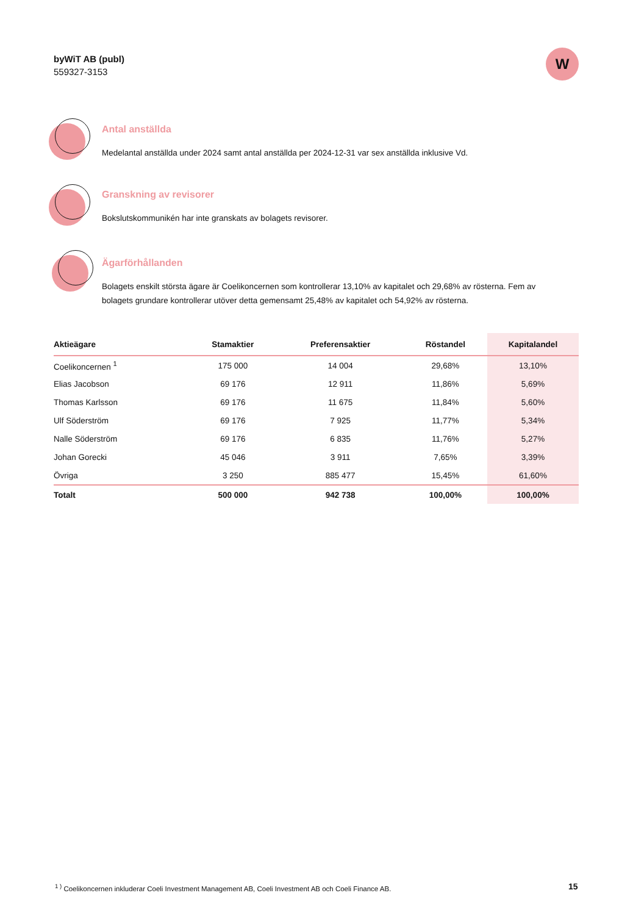byWiT AB (publ)
559327-3153
W
Antal anställda
Medelantal anställda under 2024 samt antal anställda per 2024-12-31 var sex anställda inklusive Vd.
Granskning av revisorer
Bokslutskommunikén har inte granskats av bolagets revisorer.
Ägarförhållanden
Bolagets enskilt största ägare är Coelikoncernen som kontrollerar 13,10% av kapitalet och 29,68% av rösterna. Fem av bolagets grundare kontrollerar utöver detta gemensamt 25,48% av kapitalet och 54,92% av rösterna.
| Aktieägare | Stamaktier | Preferensaktier | Röstandel | Kapitalandel |
| --- | --- | --- | --- | --- |
| Coelikoncernen <sup>1</sup> | 175 000 | 14 004 | 29,68% | 13,10% |
| Elias Jacobson | 69 176 | 12 911 | 11,86% | 5,69% |
| Thomas Karlsson | 69 176 | 11 675 | 11,84% | 5,60% |
| Ulf Söderström | 69 176 | 7 925 | 11,77% | 5,34% |
| Nalle Söderström | 69 176 | 6 835 | 11,76% | 5,27% |
| Johan Gorecki | 45 046 | 3 911 | 7,65% | 3,39% |
| Övriga | 3 250 | 885 477 | 15,45% | 61,60% |
| Totalt | 500 000 | 942 738 | 100,00% | 100,00% |
<sup>1 )</sup> Coelikoncernen inkluderar Coeli Investment Management AB, Coeli Investment AB och Coeli Finance AB.
15